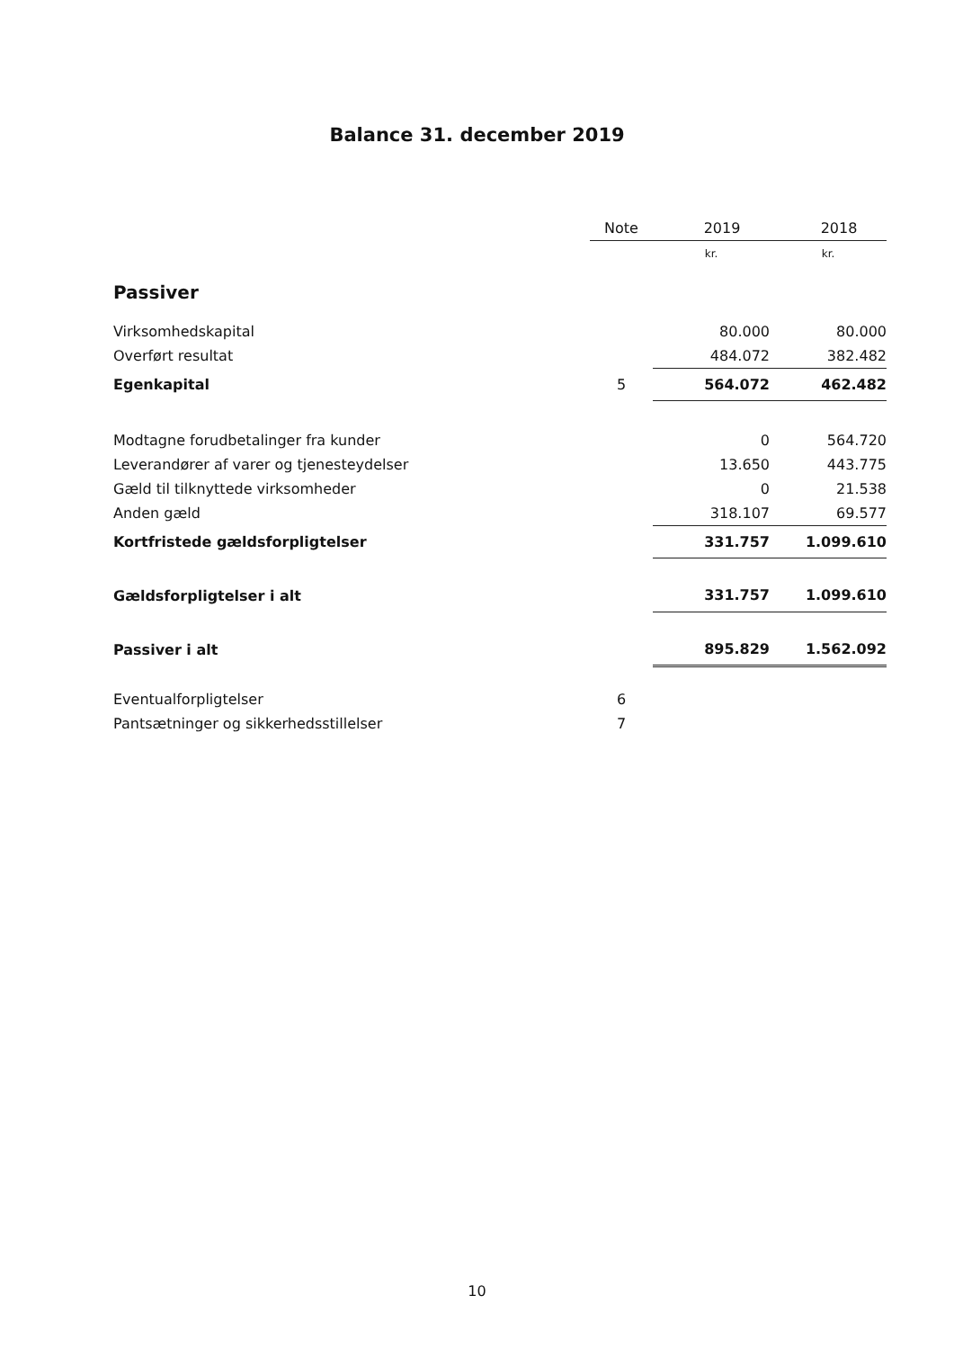Balance 31. december 2019
| | Note | 2019 | 2018 |
| --- | --- | --- | --- |
| | | kr. | kr. |
| Passiver | | | |
| Virksomhedskapital | | 80.000 | 80.000 |
| Overført resultat | | 484.072 | 382.482 |
| Egenkapital | 5 | 564.072 | 462.482 |
| Modtagne forudbetalinger fra kunder | | 0 | 564.720 |
| Leverandører af varer og tjenesteydelser | | 13.650 | 443.775 |
| Gæld til tilknyttede virksomheder | | 0 | 21.538 |
| Anden gæld | | 318.107 | 69.577 |
| Kortfristede gældsforpligtelser | | 331.757 | 1.099.610 |
| Gældsforpligtelser i alt | | 331.757 | 1.099.610 |
| Passiver i alt | | 895.829 | 1.562.092 |
| Eventualforpligtelser | 6 | | |
| Pantsætninger og sikkerhedsstillelser | 7 | | |
10